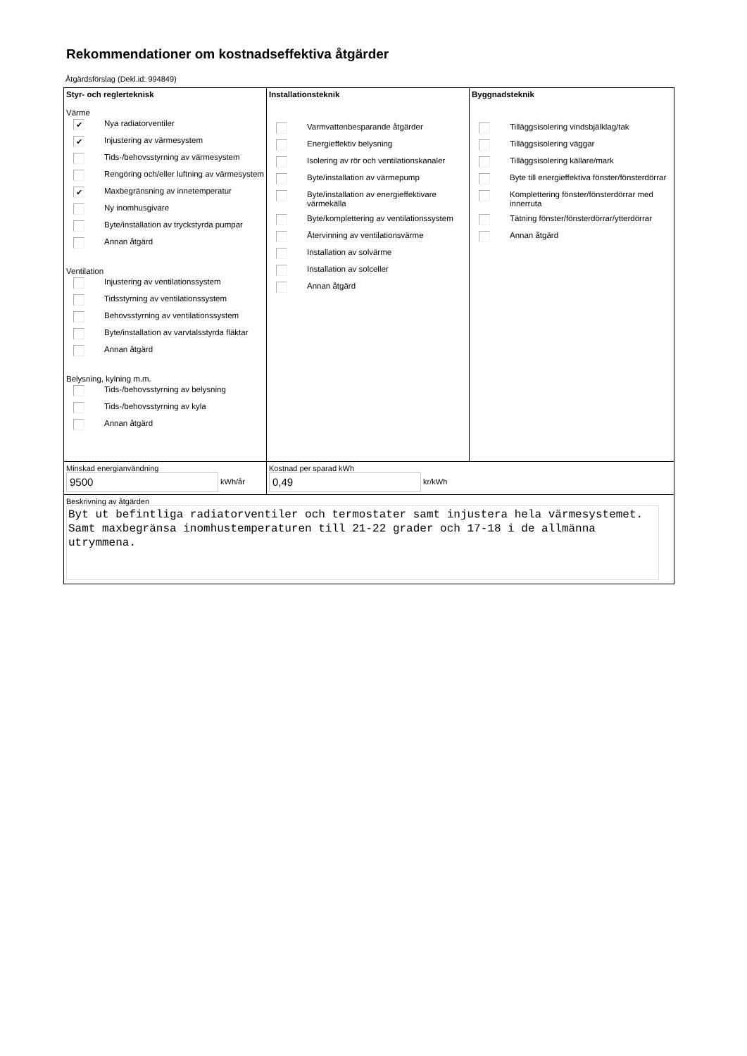Rekommendationer om kostnadseffektiva åtgärder
Åtgärdsförslag (Dekl.id: 994849)
Styr- och reglerteknisk
Värme
✔ Nya radiatorventiler
✔ Injustering av värmesystem
Tids-/behovsstyrning av värmesystem
Rengöring och/eller luftning av värmesystem
✔ Maxbegränsning av innetemperatur
Ny inomhusgivare
Byte/installation av tryckstyrda pumpar
Annan åtgärd
Ventilation
Injustering av ventilationssystem
Tidsstyrning av ventilationssystem
Behovsstyrning av ventilationssystem
Byte/installation av varvtalsstyrda fläktar
Annan åtgärd
Belysning, kylning m.m.
Tids-/behovsstyrning av belysning
Tids-/behovsstyrning av kyla
Annan åtgärd
Installationsteknik
Varmvattenbesparande åtgärder
Energieffektiv belysning
Isolering av rör och ventilationskanaler
Byte/installation av värmepump
Byte/installation av energieffektivare värmekälla
Byte/komplettering av ventilationssystem
Återvinning av ventilationsvärme
Installation av solvärme
Installation av solceller
Annan åtgärd
Byggnadsteknik
Tilläggsisolering vindsbjälklag/tak
Tilläggsisolering väggar
Tilläggsisolering källare/mark
Byte till energieffektiva fönster/fönsterdörrar
Komplettering fönster/fönsterdörrar med innerruta
Tätning fönster/fönsterdörrar/ytterdörrar
Annan åtgärd
Minskad energianvändning
9500 kWh/år
Kostnad per sparad kWh
0,49 kr/kWh
Beskrivning av åtgärden
Byt ut befintliga radiatorventiler och termostater samt injustera hela värmesystemet.
Samt maxbegränsa inomhustemperaturen till 21-22 grader och 17-18 i de allmänna utrymmena.